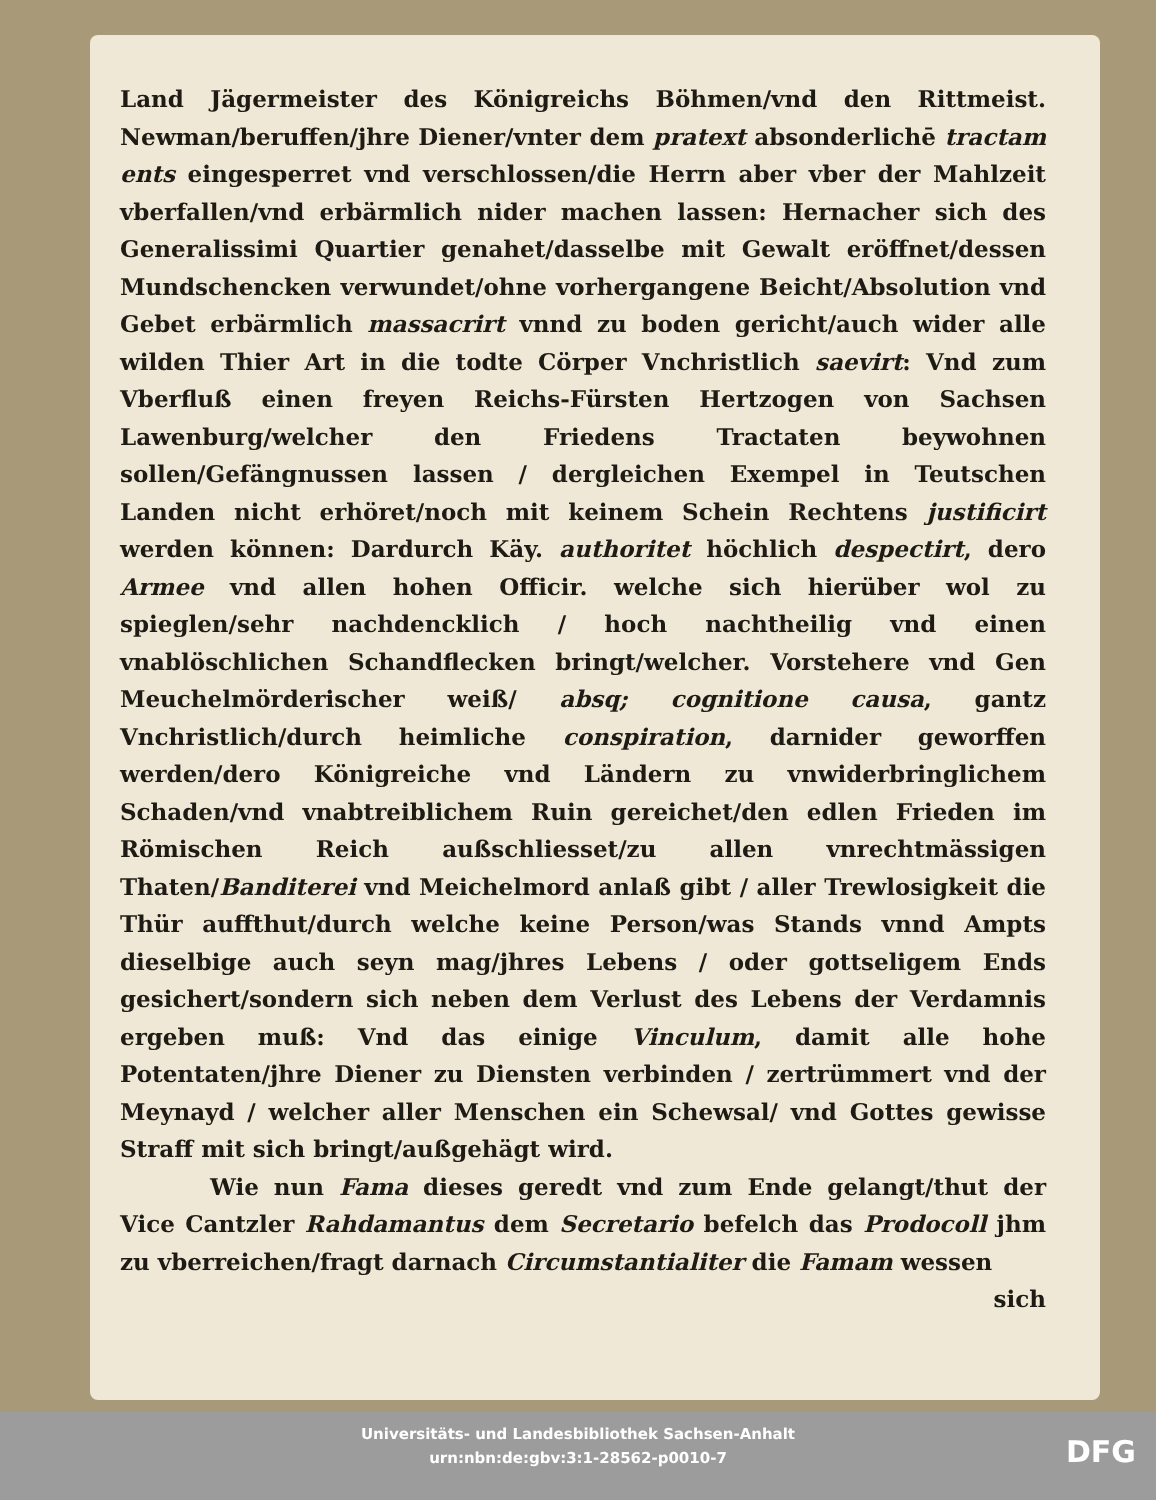Land Jägermeister des Königreichs Böhmen/vnd den Rittmeist. Newman/beruffen/jhre Diener/vnter dem pratext absonderlichē tractam ents eingesperret vnd verschlossen/die Herrn aber vber der Mahlzeit vberfallen/vnd erbärmlich nider machen lassen: Hernacher sich des Generalissimi Quartier genahet/dasselbe mit Gewalt eröffnet/dessen Mundschencken verwundet/ohne vorhergangene Beicht/Absolution vnd Gebet erbärmlich massacrirt vnnd zu boden gericht/auch wider alle wilden Thier Art in die todte Cörper Vnchristlich saevirt: Vnd zum Vberfluß einen freyen Reichs-Fürsten Hertzogen von Sachsen Lawenburg/welcher den Friedens Tractaten beywohnen sollen/Gefängnussen lassen / dergleichen Exempel in Teutschen Landen nicht erhöret/noch mit keinem Schein Rechtens justificirt werden können: Dardurch Käy. authoritet höchlich despectirt, dero Armee vnd allen hohen Officir. welche sich hierüber wol zu spieglen/sehr nachdencklich / hoch nachtheilig vnd einen vnablöschlichen Schandflecken bringt/welcher. Vorstehere vnd Gen Meuchelmörderischer weiß/ absq; cognitione causa, gantz Vnchristlich/durch heimliche conspiration, darnider geworffen werden/dero Königreiche vnd Ländern zu vnwiderbringlichem Schaden/vnd vnabtreiblichem Ruin gereichet/den edlen Frieden im Römischen Reich außschliesset/zu allen vnrechtmässigen Thaten/Banditerei vnd Meichelmord anlaß gibt / aller Trewlosigkeit die Thür auffthut/durch welche keine Person/was Stands vnnd Ampts dieselbige auch seyn mag/jhres Lebens / oder gottseligem Ends gesichert/sondern sich neben dem Verlust des Lebens der Verdamnis ergeben muß: Vnd das einige Vinculum, damit alle hohe Potentaten/jhre Diener zu Diensten verbinden / zertrümmert vnd der Meynayd / welcher aller Menschen ein Schewsal/ vnd Gottes gewisse Straff mit sich bringt/außgehägt wird.
Wie nun Fama dieses geredt vnd zum Ende gelangt/thut der Vice Cantzler Rahdamantus dem Secretario befelch das Prodocoll jhm zu vberreichen/fragt darnach Circumstantialiter die Famam wessen
sich
Universitäts- und Landesbibliothek Sachsen-Anhalt
urn:nbn:de:gbv:3:1-28562-p0010-7
DFG